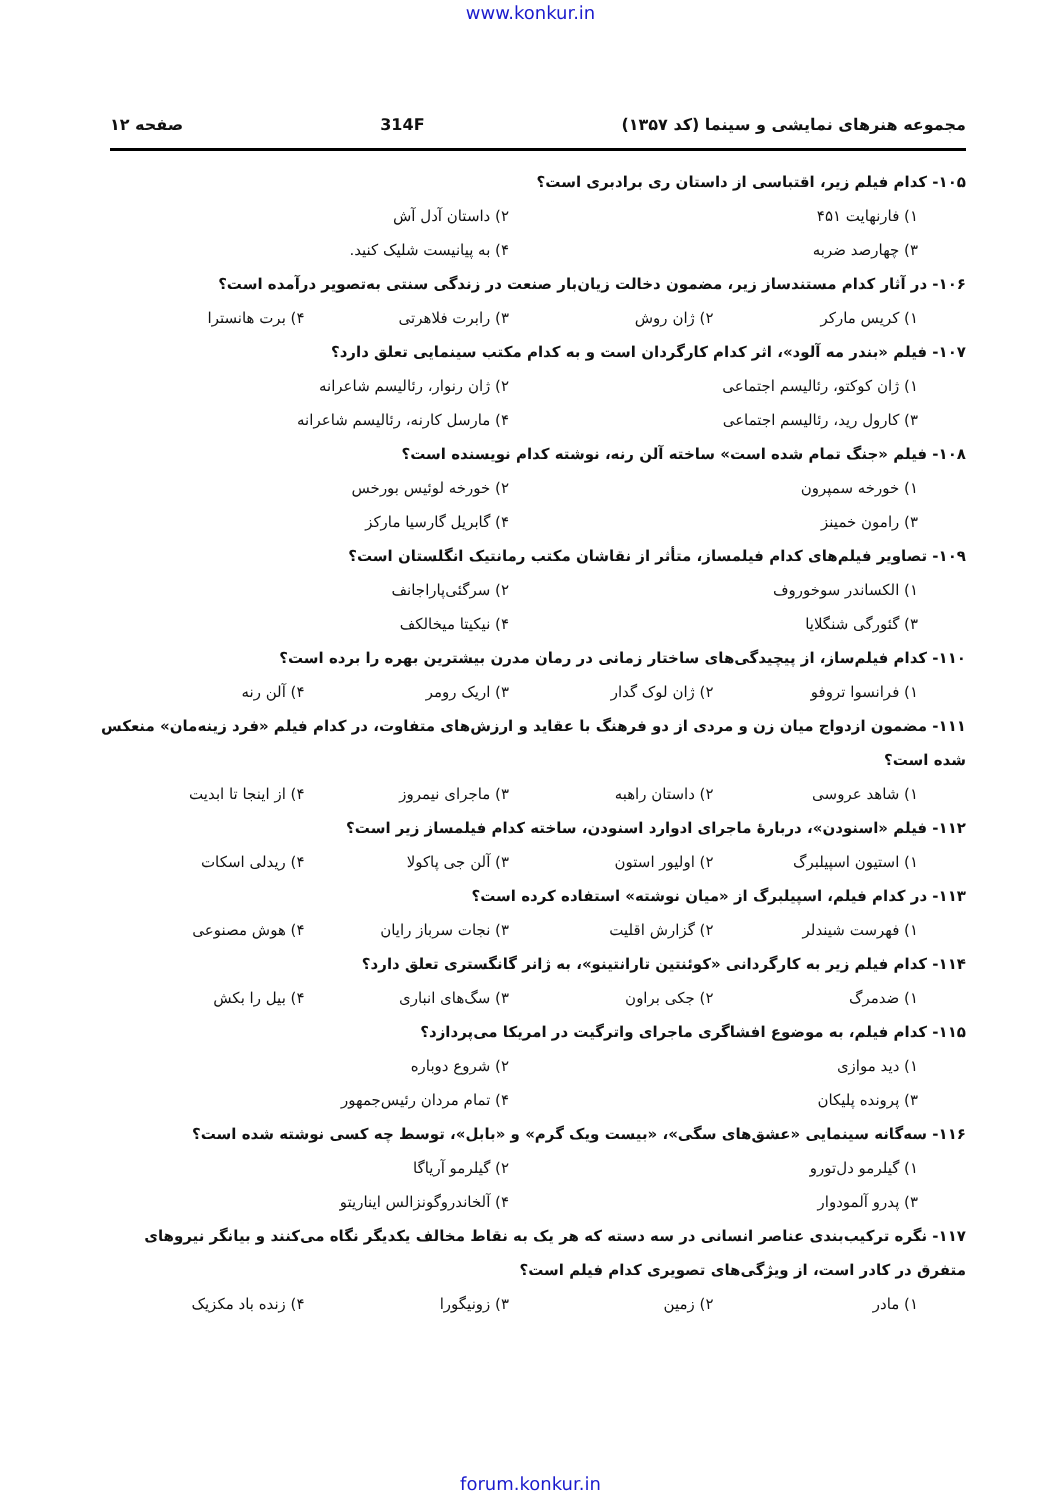www.konkur.in
مجموعه هنرهای نمایشی و سینما (کد ۱۳۵۷) 314F صفحه ۱۲
۱۰۵- کدام فیلم زیر، اقتباسی از داستان ری برادبری است؟
۱) فارنهایت ۴۵۱ ۲) داستان آدل آش
۳) چهارصد ضربه ۴) به پیانیست شلیک کنید.
۱۰۶- در آثار کدام مستندساز زیر، مضمون دخالت زیان‌بار صنعت در زندگی سنتی به‌تصویر درآمده است؟
۱) کریس مارکر ۲) ژان روش ۳) رابرت فلاهرتی ۴) برت هانسترا
۱۰۷- فیلم «بندر مه آلود»، اثر کدام کارگردان است و به کدام مکتب سینمایی تعلق دارد؟
۱) ژان کوکتو، رئالیسم اجتماعی ۲) ژان رنوار، رئالیسم شاعرانه
۳) کارول رید، رئالیسم اجتماعی ۴) مارسل کارنه، رئالیسم شاعرانه
۱۰۸- فیلم «جنگ تمام شده است» ساخته آلن رنه، نوشته کدام نویسنده است؟
۱) خورخه سمپرون ۲) خورخه لوئیس بورخس
۳) رامون خمینز ۴) گابریل گارسیا مارکز
۱۰۹- تصاویر فیلم‌های کدام فیلمساز، متأثر از نقاشان مکتب رمانتیک انگلستان است؟
۱) الکساندر سوخوروف ۲) سرگئی‌پاراجانف
۳) گئورگی شنگلایا ۴) نیکیتا میخالکف
۱۱۰- کدام فیلم‌ساز، از پیچیدگی‌های ساختار زمانی در رمان مدرن بیشترین بهره را برده است؟
۱) فرانسوا تروفو ۲) ژان لوک گدار ۳) اریک رومر ۴) آلن رنه
۱۱۱- مضمون ازدواج میان زن و مردی از دو فرهنگ با عقاید و ارزش‌های متفاوت، در کدام فیلم «فرد زینه‌مان» منعکس شده است؟
۱) شاهد عروسی ۲) داستان راهبه ۳) ماجرای نیمروز ۴) از اینجا تا ابدیت
۱۱۲- فیلم «اسنودن»، دربارهٔ ماجرای ادوارد اسنودن، ساخته کدام فیلمساز زیر است؟
۱) استیون اسپیلبرگ ۲) اولیور استون ۳) آلن جی پاکولا ۴) ریدلی اسکات
۱۱۳- در کدام فیلم، اسپیلبرگ از «میان نوشته» استفاده کرده است؟
۱) فهرست شیندلر ۲) گزارش اقلیت ۳) نجات سرباز رایان ۴) هوش مصنوعی
۱۱۴- کدام فیلم زیر به کارگردانی «کوئنتین تارانتینو»، به ژانر گانگستری تعلق دارد؟
۱) ضدمرگ ۲) جکی براون ۳) سگ‌های انباری ۴) بیل را بکش
۱۱۵- کدام فیلم، به موضوع افشاگری ماجرای واترگیت در امریکا می‌پردازد؟
۱) دید موازی ۲) شروع دوباره
۳) پرونده پلیکان ۴) تمام مردان رئیس‌جمهور
۱۱۶- سه‌گانه سینمایی «عشق‌های سگی»، «بیست ویک گرم» و «بابل»، توسط چه کسی نوشته شده است؟
۱) گیلرمو دل‌تورو ۲) گیلرمو آریاگا
۳) پدرو آلمودوار ۴) آلخاندروگونزالس ایناریتو
۱۱۷- نگره ترکیب‌بندی عناصر انسانی در سه دسته که هر یک به نقاط مخالف یکدیگر نگاه می‌کنند و بیانگر نیروهای متفرق در کادر است، از ویژگی‌های تصویری کدام فیلم است؟
۱) مادر ۲) زمین ۳) زونیگورا ۴) زنده باد مکزیک
forum.konkur.in